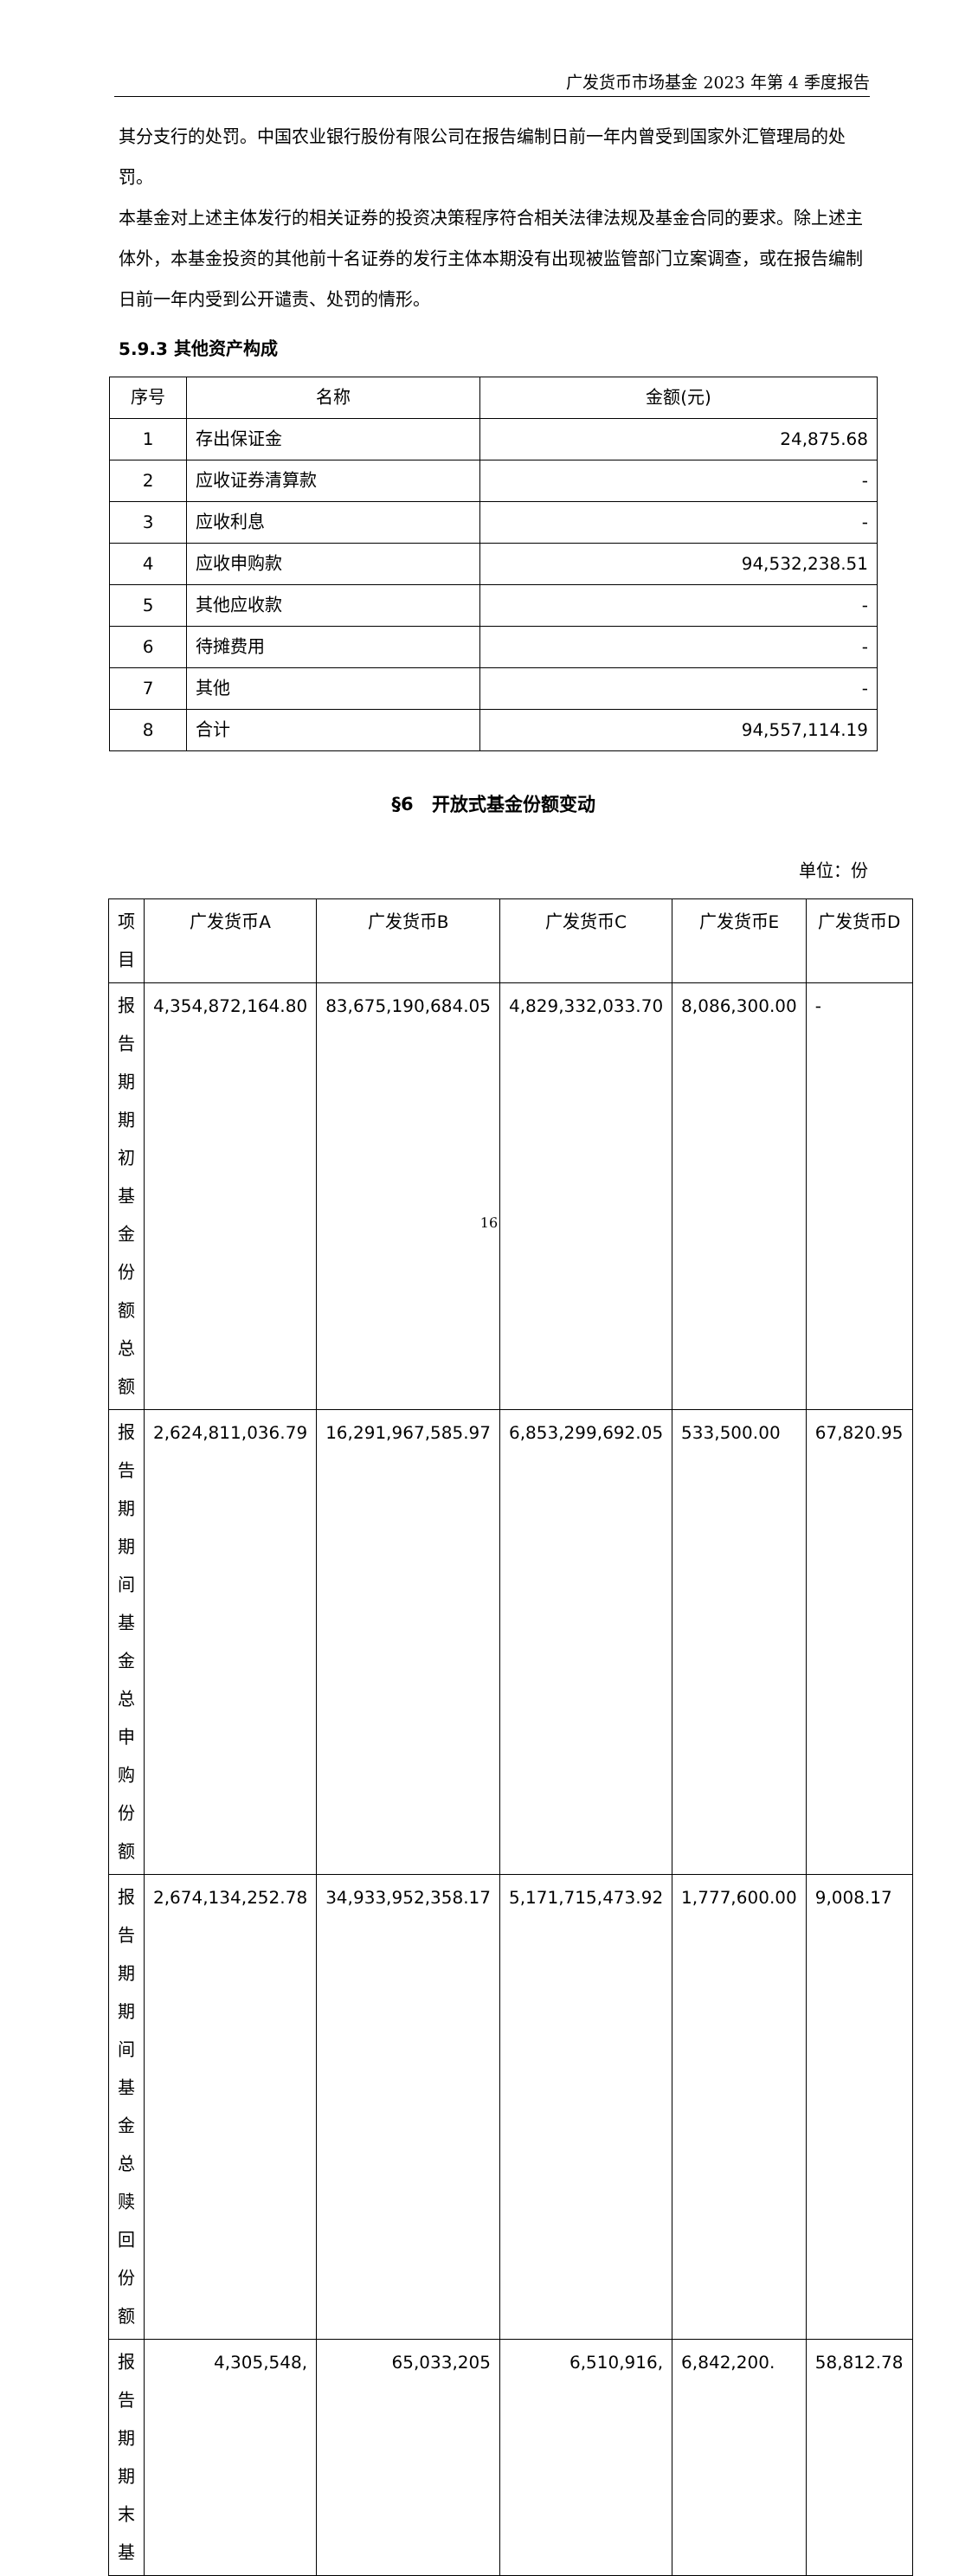广发货币市场基金 2023 年第 4 季度报告
其分支行的处罚。中国农业银行股份有限公司在报告编制日前一年内曾受到国家外汇管理局的处罚。
本基金对上述主体发行的相关证券的投资决策程序符合相关法律法规及基金合同的要求。除上述主体外，本基金投资的其他前十名证券的发行主体本期没有出现被监管部门立案调查，或在报告编制日前一年内受到公开谴责、处罚的情形。
5.9.3 其他资产构成
| 序号 | 名称 | 金额(元) |
| --- | --- | --- |
| 1 | 存出保证金 | 24,875.68 |
| 2 | 应收证券清算款 | - |
| 3 | 应收利息 | - |
| 4 | 应收申购款 | 94,532,238.51 |
| 5 | 其他应收款 | - |
| 6 | 待摊费用 | - |
| 7 | 其他 | - |
| 8 | 合计 | 94,557,114.19 |
§6　开放式基金份额变动
单位：份
| 项目 | 广发货币A | 广发货币B | 广发货币C | 广发货币E | 广发货币D |
| --- | --- | --- | --- | --- | --- |
| 报告期期初基金份额总额 | 4,354,872,164.80 | 83,675,190,684.05 | 4,829,332,033.70 | 8,086,300.00 | - |
| 报告期期间基金总申购份额 | 2,624,811,036.79 | 16,291,967,585.97 | 6,853,299,692.05 | 533,500.00 | 67,820.95 |
| 报告期期间基金总赎回份额 | 2,674,134,252.78 | 34,933,952,358.17 | 5,171,715,473.92 | 1,777,600.00 | 9,008.17 |
| 报告期期末基 | 4,305,548, | 65,033,205 | 6,510,916, | 6,842,200. | 58,812.78 |
16